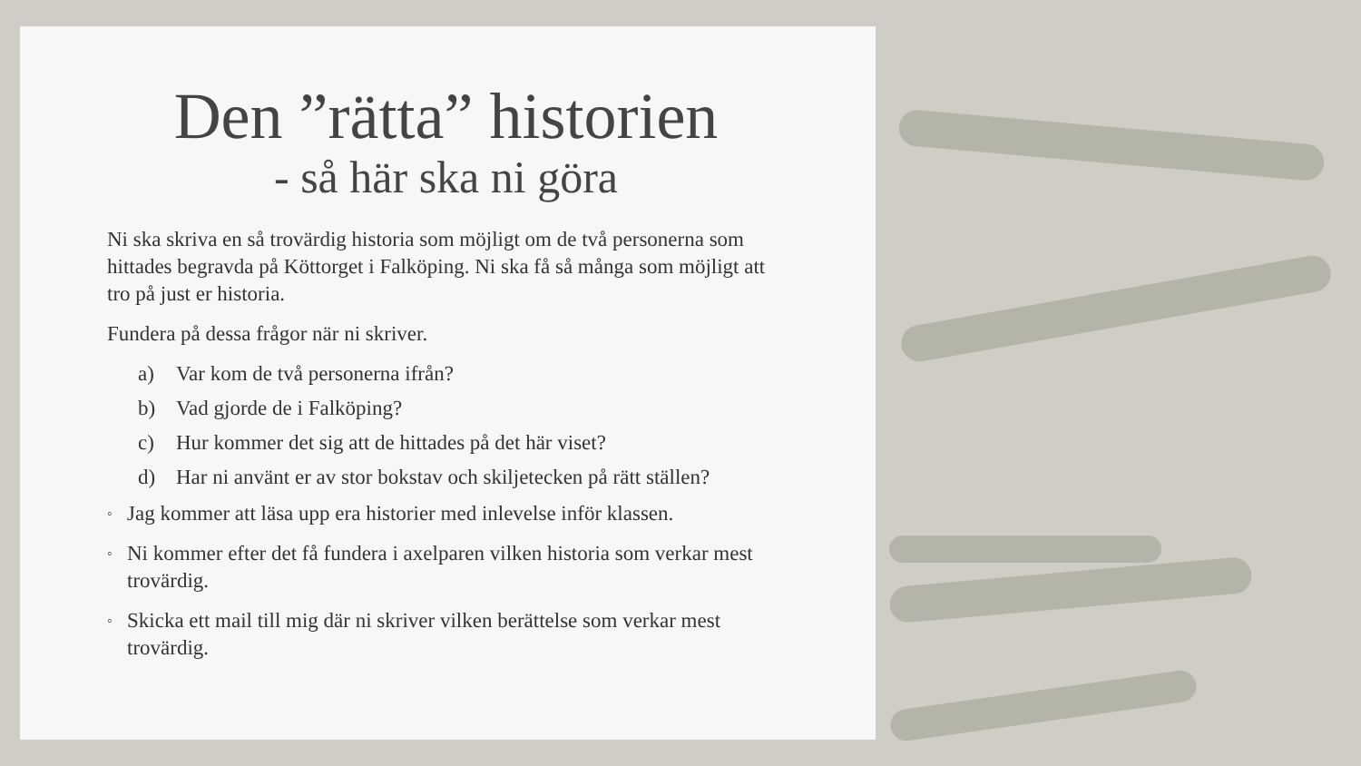Den ”rätta” historien
- så här ska ni göra
Ni ska skriva en så trovärdig historia som möjligt om de två personerna som hittades begravda på Köttorget i Falköping. Ni ska få så många som möjligt att tro på just er historia.
Fundera på dessa frågor när ni skriver.
a) Var kom de två personerna ifrån?
b) Vad gjorde de i Falköping?
c) Hur kommer det sig att de hittades på det här viset?
d) Har ni använt er av stor bokstav och skiljetecken på rätt ställen?
◦ Jag kommer att läsa upp era historier med inlevelse inför klassen.
◦ Ni kommer efter det få fundera i axelparen vilken historia som verkar mest trovärdig.
◦ Skicka ett mail till mig där ni skriver vilken berättelse som verkar mest trovärdig.